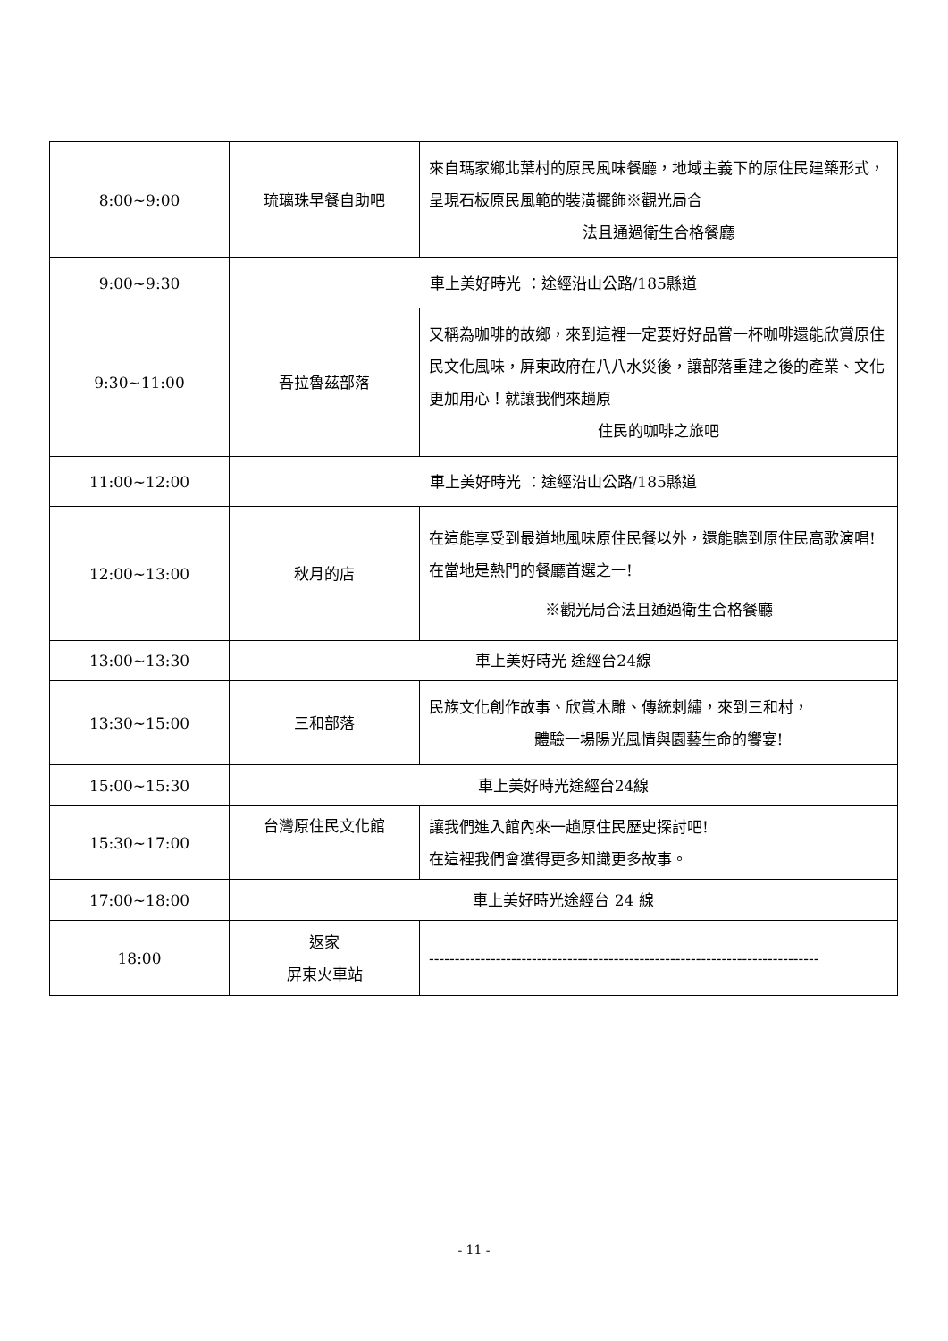| 8:00~9:00 | 琉璃珠早餐自助吧 | 來自瑪家鄉北葉村的原民風味餐廳，地域主義下的原住民建築形式，呈現石板原民風範的裝潢擺飾※觀光局合 法且通過衛生合格餐廳 |
| 9:00~9:30 | 車上美好時光 ：途經沿山公路/185縣道 | |
| 9:30~11:00 | 吾拉魯茲部落 | 又稱為咖啡的故鄉，來到這裡一定要好好品嘗一杯咖啡還能欣賞原住民文化風味，屏東政府在八八水災後，讓部落重建之後的產業、文化更加用心！就讓我們來趟原 住民的咖啡之旅吧 |
| 11:00~12:00 | 車上美好時光 ：途經沿山公路/185縣道 | |
| 12:00~13:00 | 秋月的店 | 在這能享受到最道地風味原住民餐以外，還能聽到原住民高歌演唱!在當地是熱門的餐廳首選之一! ※觀光局合法且通過衛生合格餐廳 |
| 13:00~13:30 | 車上美好時光 途經台24線 | |
| 13:30~15:00 | 三和部落 | 民族文化創作故事、欣賞木雕、傳統刺繡，來到三和村， 體驗一場陽光風情與園藝生命的饗宴! |
| 15:00~15:30 | 車上美好時光途經台24線 | |
| 15:30~17:00 | 台灣原住民文化館 | 讓我們進入館內來一趟原住民歷史探討吧! 在這裡我們會獲得更多知識更多故事。 |
| 17:00~18:00 | 車上美好時光途經台 24 線 | |
| 18:00 | 返家 屏東火車站 | ---------------------------------------------------------------------------- |
- 11 -